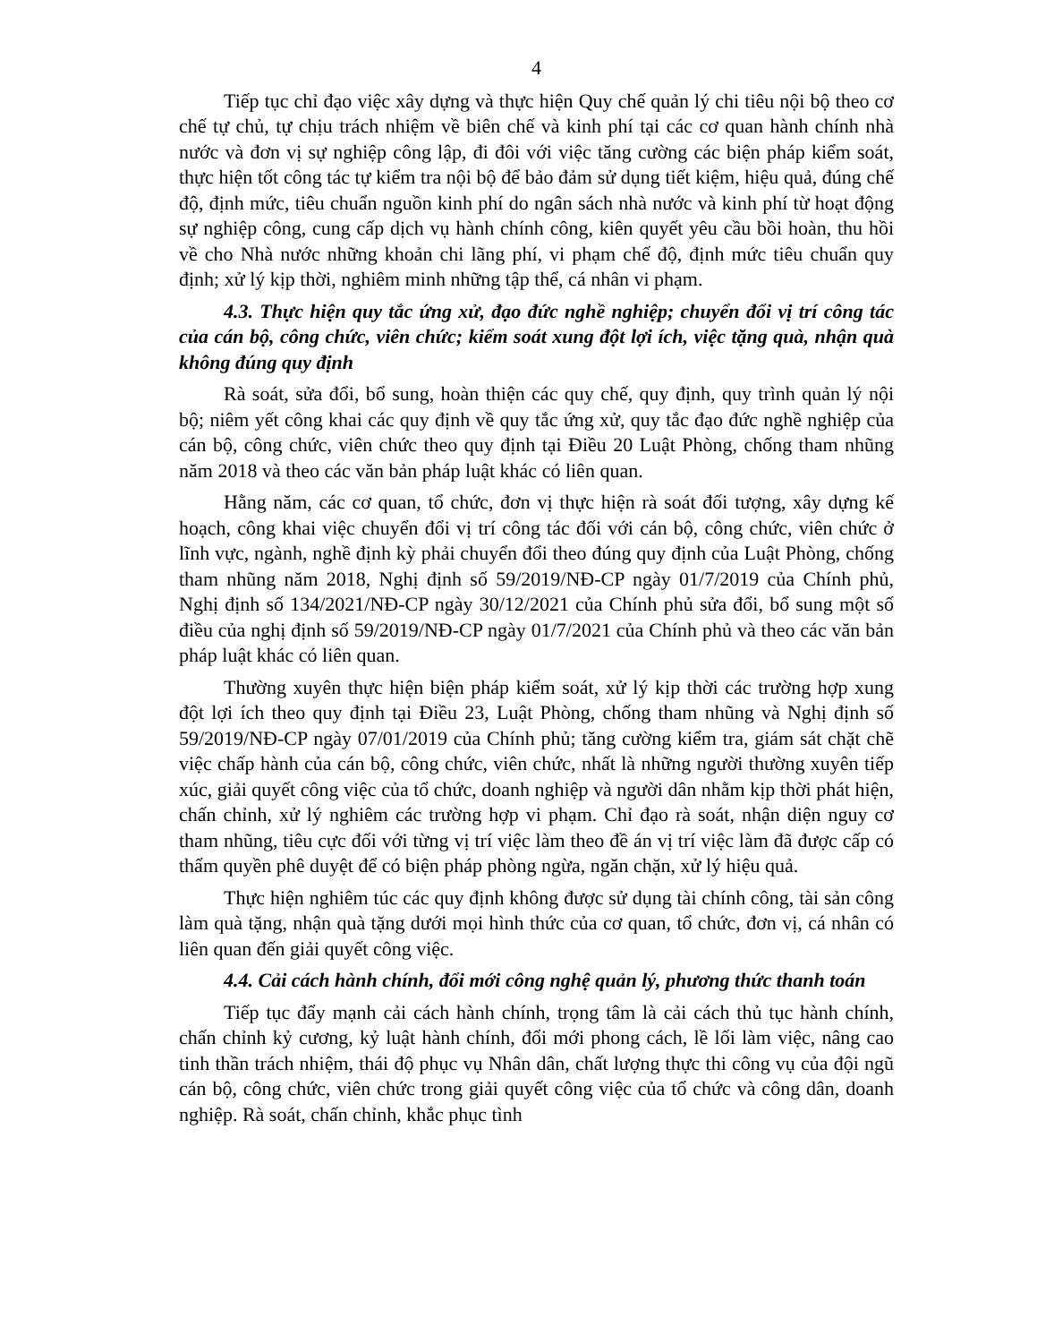4
Tiếp tục chỉ đạo việc xây dựng và thực hiện Quy chế quản lý chi tiêu nội bộ theo cơ chế tự chủ, tự chịu trách nhiệm về biên chế và kinh phí tại các cơ quan hành chính nhà nước và đơn vị sự nghiệp công lập, đi đôi với việc tăng cường các biện pháp kiểm soát, thực hiện tốt công tác tự kiểm tra nội bộ để bảo đảm sử dụng tiết kiệm, hiệu quả, đúng chế độ, định mức, tiêu chuẩn nguồn kinh phí do ngân sách nhà nước và kinh phí từ hoạt động sự nghiệp công, cung cấp dịch vụ hành chính công, kiên quyết yêu cầu bồi hoàn, thu hồi về cho Nhà nước những khoản chi lãng phí, vi phạm chế độ, định mức tiêu chuẩn quy định; xử lý kịp thời, nghiêm minh những tập thể, cá nhân vi phạm.
4.3. Thực hiện quy tắc ứng xử, đạo đức nghề nghiệp; chuyển đổi vị trí công tác của cán bộ, công chức, viên chức; kiểm soát xung đột lợi ích, việc tặng quà, nhận quà không đúng quy định
Rà soát, sửa đổi, bổ sung, hoàn thiện các quy chế, quy định, quy trình quản lý nội bộ; niêm yết công khai các quy định về quy tắc ứng xử, quy tắc đạo đức nghề nghiệp của cán bộ, công chức, viên chức theo quy định tại Điều 20 Luật Phòng, chống tham nhũng năm 2018 và theo các văn bản pháp luật khác có liên quan.
Hằng năm, các cơ quan, tổ chức, đơn vị thực hiện rà soát đối tượng, xây dựng kế hoạch, công khai việc chuyển đổi vị trí công tác đối với cán bộ, công chức, viên chức ở lĩnh vực, ngành, nghề định kỳ phải chuyển đổi theo đúng quy định của Luật Phòng, chống tham nhũng năm 2018, Nghị định số 59/2019/NĐ-CP ngày 01/7/2019 của Chính phủ, Nghị định số 134/2021/NĐ-CP ngày 30/12/2021 của Chính phủ sửa đổi, bổ sung một số điều của nghị định số 59/2019/NĐ-CP ngày 01/7/2021 của Chính phủ và theo các văn bản pháp luật khác có liên quan.
Thường xuyên thực hiện biện pháp kiểm soát, xử lý kịp thời các trường hợp xung đột lợi ích theo quy định tại Điều 23, Luật Phòng, chống tham nhũng và Nghị định số 59/2019/NĐ-CP ngày 07/01/2019 của Chính phủ; tăng cường kiểm tra, giám sát chặt chẽ việc chấp hành của cán bộ, công chức, viên chức, nhất là những người thường xuyên tiếp xúc, giải quyết công việc của tổ chức, doanh nghiệp và người dân nhằm kịp thời phát hiện, chấn chỉnh, xử lý nghiêm các trường hợp vi phạm. Chỉ đạo rà soát, nhận diện nguy cơ tham nhũng, tiêu cực đối với từng vị trí việc làm theo đề án vị trí việc làm đã được cấp có thẩm quyền phê duyệt để có biện pháp phòng ngừa, ngăn chặn, xử lý hiệu quả.
Thực hiện nghiêm túc các quy định không được sử dụng tài chính công, tài sản công làm quà tặng, nhận quà tặng dưới mọi hình thức của cơ quan, tổ chức, đơn vị, cá nhân có liên quan đến giải quyết công việc.
4.4. Cải cách hành chính, đổi mới công nghệ quản lý, phương thức thanh toán
Tiếp tục đẩy mạnh cải cách hành chính, trọng tâm là cải cách thủ tục hành chính, chấn chỉnh kỷ cương, kỷ luật hành chính, đổi mới phong cách, lề lối làm việc, nâng cao tinh thần trách nhiệm, thái độ phục vụ Nhân dân, chất lượng thực thi công vụ của đội ngũ cán bộ, công chức, viên chức trong giải quyết công việc của tổ chức và công dân, doanh nghiệp. Rà soát, chấn chỉnh, khắc phục tình